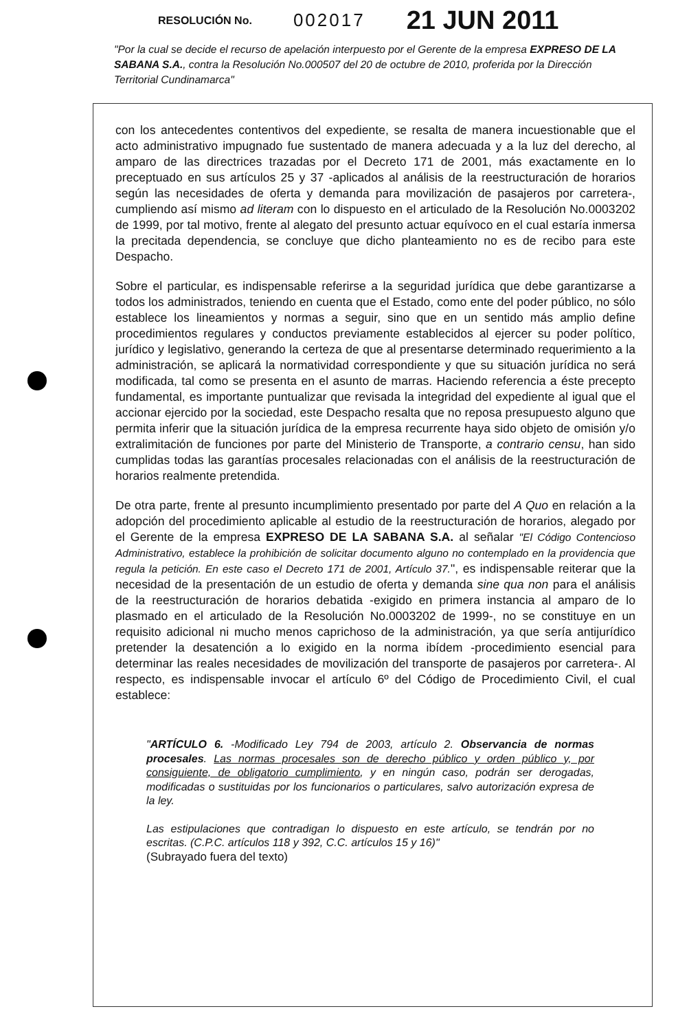RESOLUCIÓN No. 002017 21 JUN 2011
"Por la cual se decide el recurso de apelación interpuesto por el Gerente de la empresa EXPRESO DE LA SABANA S.A., contra la Resolución No.000507 del 20 de octubre de 2010, proferida por la Dirección Territorial Cundinamarca"
con los antecedentes contentivos del expediente, se resalta de manera incuestionable que el acto administrativo impugnado fue sustentado de manera adecuada y a la luz del derecho, al amparo de las directrices trazadas por el Decreto 171 de 2001, más exactamente en lo preceptuado en sus artículos 25 y 37 -aplicados al análisis de la reestructuración de horarios según las necesidades de oferta y demanda para movilización de pasajeros por carretera-, cumpliendo así mismo ad literam con lo dispuesto en el articulado de la Resolución No.0003202 de 1999, por tal motivo, frente al alegato del presunto actuar equívoco en el cual estaría inmersa la precitada dependencia, se concluye que dicho planteamiento no es de recibo para este Despacho.
Sobre el particular, es indispensable referirse a la seguridad jurídica que debe garantizarse a todos los administrados, teniendo en cuenta que el Estado, como ente del poder público, no sólo establece los lineamientos y normas a seguir, sino que en un sentido más amplio define procedimientos regulares y conductos previamente establecidos al ejercer su poder político, jurídico y legislativo, generando la certeza de que al presentarse determinado requerimiento a la administración, se aplicará la normatividad correspondiente y que su situación jurídica no será modificada, tal como se presenta en el asunto de marras. Haciendo referencia a éste precepto fundamental, es importante puntualizar que revisada la integridad del expediente al igual que el accionar ejercido por la sociedad, este Despacho resalta que no reposa presupuesto alguno que permita inferir que la situación jurídica de la empresa recurrente haya sido objeto de omisión y/o extralimitación de funciones por parte del Ministerio de Transporte, a contrario censu, han sido cumplidas todas las garantías procesales relacionadas con el análisis de la reestructuración de horarios realmente pretendida.
De otra parte, frente al presunto incumplimiento presentado por parte del A Quo en relación a la adopción del procedimiento aplicable al estudio de la reestructuración de horarios, alegado por el Gerente de la empresa EXPRESO DE LA SABANA S.A. al señalar "El Código Contencioso Administrativo, establece la prohibición de solicitar documento alguno no contemplado en la providencia que regula la petición. En este caso el Decreto 171 de 2001, Artículo 37.", es indispensable reiterar que la necesidad de la presentación de un estudio de oferta y demanda sine qua non para el análisis de la reestructuración de horarios debatida -exigido en primera instancia al amparo de lo plasmado en el articulado de la Resolución No.0003202 de 1999-, no se constituye en un requisito adicional ni mucho menos caprichoso de la administración, ya que sería antijurídico pretender la desatención a lo exigido en la norma ibídem -procedimiento esencial para determinar las reales necesidades de movilización del transporte de pasajeros por carretera-. Al respecto, es indispensable invocar el artículo 6º del Código de Procedimiento Civil, el cual establece:
"ARTÍCULO 6. -Modificado Ley 794 de 2003, artículo 2. Observancia de normas procesales. Las normas procesales son de derecho público y orden público y, por consiguiente, de obligatorio cumplimiento, y en ningún caso, podrán ser derogadas, modificadas o sustituidas por los funcionarios o particulares, salvo autorización expresa de la ley.
Las estipulaciones que contradigan lo dispuesto en este artículo, se tendrán por no escritas. (C.P.C. artículos 118 y 392, C.C. artículos 15 y 16)"
(Subrayado fuera del texto)